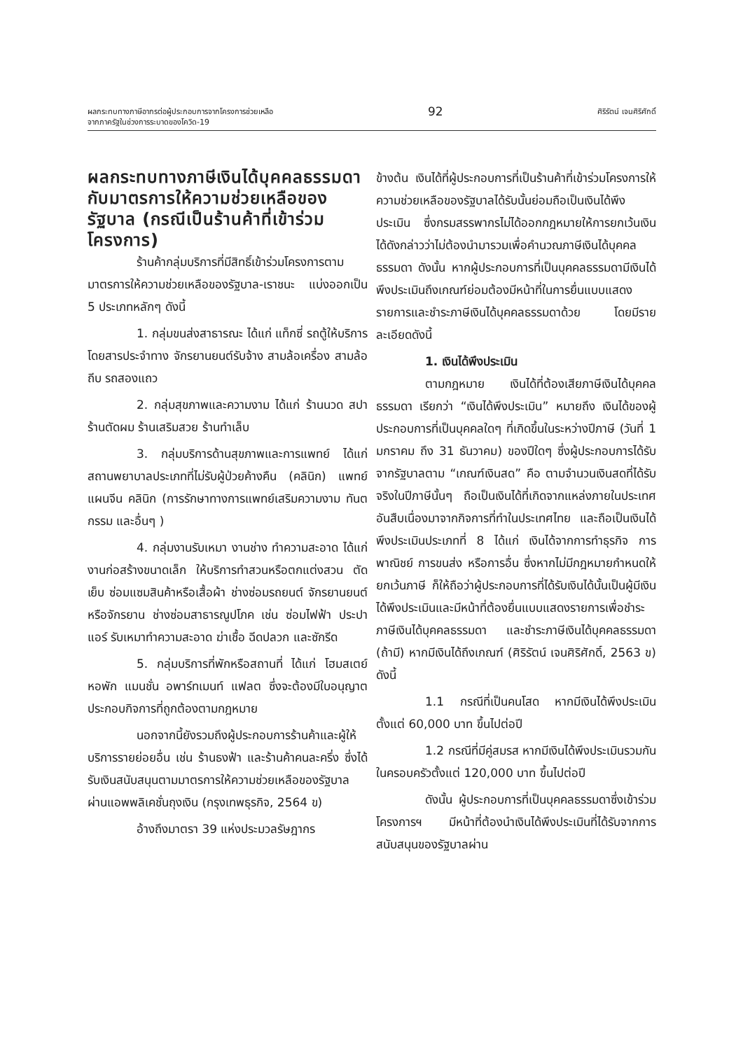ผลกระทบทางภาษีอากรต่อผู้ประกอบการจากโครงการช่วยเหลือ
จากภาครัฐในช่วงการระบาดของโควิด-19
92
ศิริรัตน์ เจนศิริศักดิ์
ผลกระทบทางภาษีเงินได้บุคคลธรรมดากับมาตรการให้ความช่วยเหลือของรัฐบาล (กรณีเป็นร้านค้าที่เข้าร่วมโครงการ)
ร้านค้ากลุ่มบริการที่มีสิทธิ์เข้าร่วมโครงการตามมาตรการให้ความช่วยเหลือของรัฐบาล-เราชนะ แบ่งออกเป็น 5 ประเภทหลักๆ ดังนี้
1. กลุ่มขนส่งสาธารณะ ได้แก่ แท็กซี่ รถตู้ให้บริการโดยสารประจำทาง จักรยานยนต์รับจ้าง สามล้อเครื่อง สามล้อถีบ รถสองแถว
2. กลุ่มสุขภาพและความงาม ได้แก่ ร้านนวด สปา ร้านตัดผม ร้านเสริมสวย ร้านทำเล็บ
3. กลุ่มบริการด้านสุขภาพและการแพทย์ ได้แก่ สถานพยาบาลประเภทที่ไม่รับผู้ป่วยค้างคืน (คลินิก) แพทย์แผนจีน คลินิก (การรักษาทางการแพทย์เสริมความงาม ทันตกรรม และอื่นๆ )
4. กลุ่มงานรับเหมา งานช่าง ทำความสะอาด ได้แก่ งานก่อสร้างขนาดเล็ก ให้บริการทำสวนหรือตกแต่งสวน ตัดเย็บ ซ่อมแซมสินค้าหรือเสื้อผ้า ช่างซ่อมรถยนต์ จักรยานยนต์หรือจักรยาน ช่างซ่อมสาธารณูปโภค เช่น ซ่อมไฟฟ้า ประปา แอร์ รับเหมาทำความสะอาด ฆ่าเชื้อ ฉีดปลวก และซักรีด
5. กลุ่มบริการที่พักหรือสถานที่ ได้แก่ โฮมสเตย์ หอพัก แมนชั่น อพาร์ทเมนท์ แฟลต ซึ่งจะต้องมีใบอนุญาตประกอบกิจการที่ถูกต้องตามกฎหมาย
นอกจากนี้ยังรวมถึงผู้ประกอบการร้านค้าและผู้ให้บริการรายย่อยอื่น เช่น ร้านธงฟ้า และร้านค้าคนละครึ่ง ซึ่งได้รับเงินสนับสนุนตามมาตรการให้ความช่วยเหลือของรัฐบาลผ่านแอพพลิเคชั่นถุงเงิน (กรุงเทพธุรกิจ, 2564 ข)
อ้างถึงมาตรา 39 แห่งประมวลรัษฎากร
ข้างต้น เงินได้ที่ผู้ประกอบการที่เป็นร้านค้าที่เข้าร่วมโครงการให้ความช่วยเหลือของรัฐบาลได้รับนั้นย่อมถือเป็นเงินได้พึงประเมิน ซึ่งกรมสรรพากรไม่ได้ออกกฎหมายให้การยกเว้นเงินได้ดังกล่าวว่าไม่ต้องนำมารวมเพื่อคำนวณภาษีเงินได้บุคคลธรรมดา ดังนั้น หากผู้ประกอบการที่เป็นบุคคลธรรมดามีเงินได้พึงประเมินถึงเกณฑ์ย่อมต้องมีหน้าที่ในการยื่นแบบแสดงรายการและชำระภาษีเงินได้บุคคลธรรมดาด้วย โดยมีรายละเอียดดังนี้
1. เงินได้พึงประเมิน
ตามกฎหมาย เงินได้ที่ต้องเสียภาษีเงินได้บุคคลธรรมดา เรียกว่า “เงินได้พึงประเมิน” หมายถึง เงินได้ของผู้ประกอบการที่เป็นบุคคลใดๆ ที่เกิดขึ้นในระหว่างปีภาษี (วันที่ 1 มกราคม ถึง 31 ธันวาคม) ของปีใดๆ ซึ่งผู้ประกอบการได้รับจากรัฐบาลตาม “เกณฑ์เงินสด” คือ ตามจำนวนเงินสดที่ได้รับจริงในปีภาษีนั้นๆ ถือเป็นเงินได้ที่เกิดจากแหล่งภายในประเทศ อันสืบเนื่องมาจากกิจการที่ทำในประเทศไทย และถือเป็นเงินได้พึงประเมินประเภทที่ 8 ได้แก่ เงินได้จากการทำธุรกิจ การพาณิชย์ การขนส่ง หรือการอื่น ซึ่งหากไม่มีกฎหมายกำหนดให้ยกเว้นภาษี ก็ให้ถือว่าผู้ประกอบการที่ได้รับเงินได้นั้นเป็นผู้มีเงินได้พึงประเมินและมีหน้าที่ต้องยื่นแบบแสดงรายการเพื่อชำระภาษีเงินได้บุคคลธรรมดา และชำระภาษีเงินได้บุคคลธรรมดา (ถ้ามี) หากมีเงินได้ถึงเกณฑ์ (ศิริรัตน์ เจนศิริศักดิ์, 2563 ข) ดังนี้
1.1 กรณีที่เป็นคนโสด หากมีเงินได้พึงประเมินตั้งแต่ 60,000 บาท ขึ้นไปต่อปี
1.2 กรณีที่มีคู่สมรส หากมีเงินได้พึงประเมินรวมกันในครอบครัวตั้งแต่ 120,000 บาท ขึ้นไปต่อปี
ดังนั้น ผู้ประกอบการที่เป็นบุคคลธรรมดาซึ่งเข้าร่วมโครงการฯ มีหน้าที่ต้องนำเงินได้พึงประเมินที่ได้รับจากการสนับสนุนของรัฐบาลผ่าน